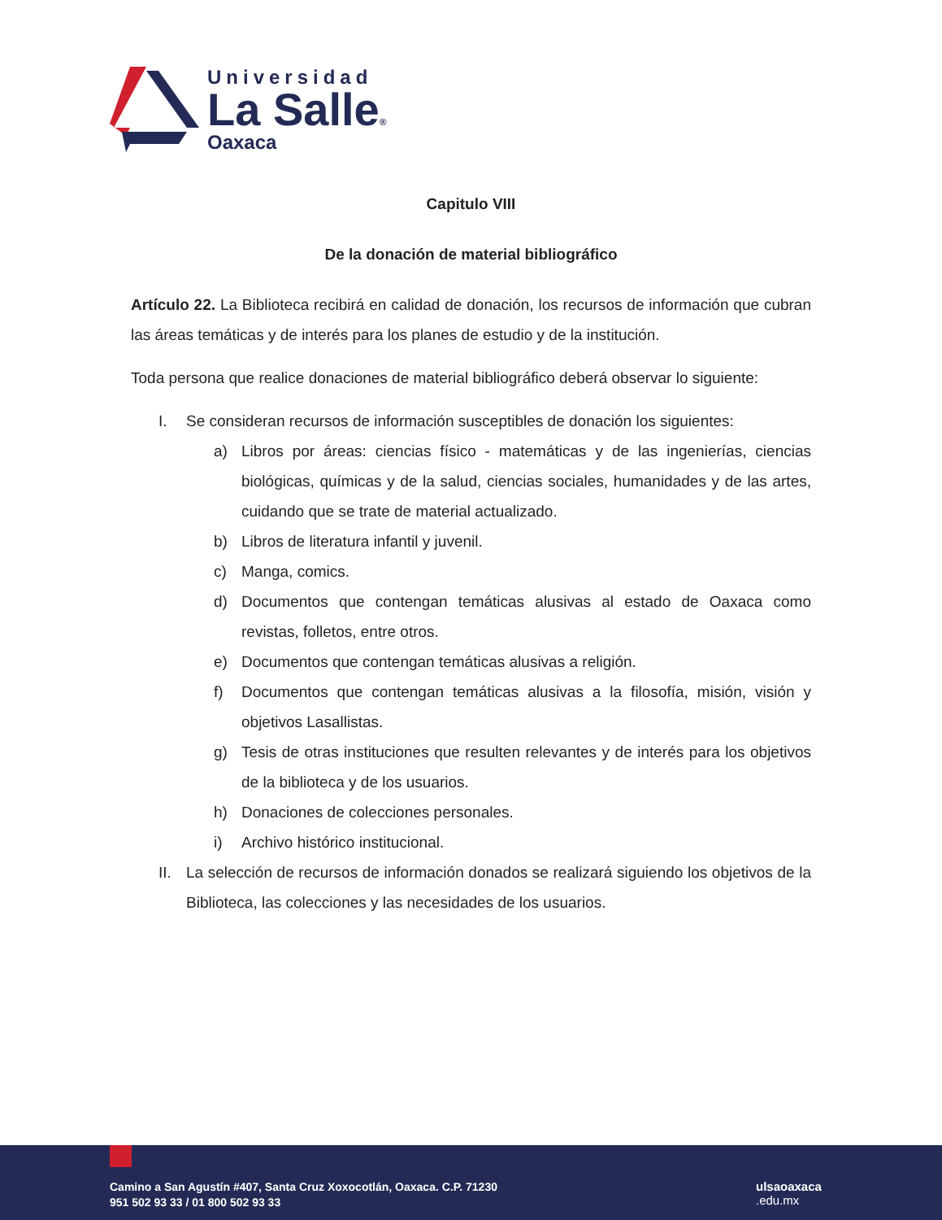Universidad
La Salle®
Oaxaca
Capitulo VIII
De la donación de material bibliográfico
Artículo 22. La Biblioteca recibirá en calidad de donación, los recursos de información que cubran las áreas temáticas y de interés para los planes de estudio y de la institución.
Toda persona que realice donaciones de material bibliográfico deberá observar lo siguiente:
I. Se consideran recursos de información susceptibles de donación los siguientes:
a) Libros por áreas: ciencias físico - matemáticas y de las ingenierías, ciencias biológicas, químicas y de la salud, ciencias sociales, humanidades y de las artes, cuidando que se trate de material actualizado.
b) Libros de literatura infantil y juvenil.
c) Manga, comics.
d) Documentos que contengan temáticas alusivas al estado de Oaxaca como revistas, folletos, entre otros.
e) Documentos que contengan temáticas alusivas a religión.
f) Documentos que contengan temáticas alusivas a la filosofía, misión, visión y objetivos Lasallistas.
g) Tesis de otras instituciones que resulten relevantes y de interés para los objetivos de la biblioteca y de los usuarios.
h) Donaciones de colecciones personales.
i) Archivo histórico institucional.
II. La selección de recursos de información donados se realizará siguiendo los objetivos de la Biblioteca, las colecciones y las necesidades de los usuarios.
Camino a San Agustín #407, Santa Cruz Xoxocotlán, Oaxaca. C.P. 71230
951 502 93 33 / 01 800 502 93 33
ulsaoaxaca
.edu.mx